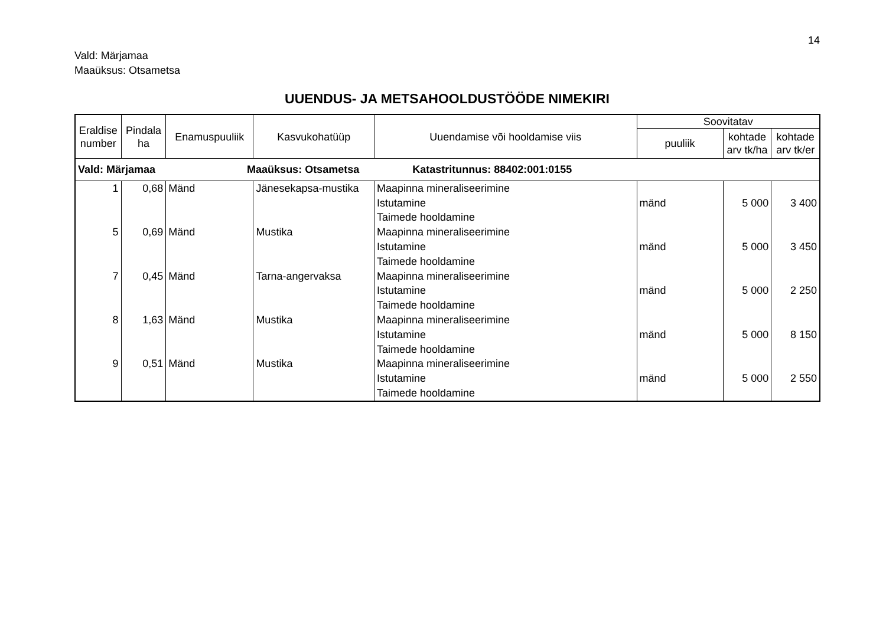14
Vald: Märjamaa
Maaüksus: Otsametsa
UUENDUS- JA METSAHOOLDUSTÖÖDE NIMEKIRI
| Eraldise number | Pindala ha | Enamuspuuliik | Kasvukohatüüp | Uuendamise või hooldamise viis | Soovitatav | | |
| --- | --- | --- | --- | --- | --- | --- | --- |
| | | | | | puuliik | kohtade arv tk/ha | kohtade arv tk/er |
| Vald: Märjamaa Maaüksus: Otsametsa Katastritunnus: 88402:001:0155 | | | | | | | |
| 1 | 0,68 | Mänd | Jänesekapsa-mustika | Maapinna mineraliseerimine Istutamine Taimede hooldamine | mänd | 5 000 | 3 400 |
| 5 | 0,69 | Mänd | Mustika | Maapinna mineraliseerimine Istutamine Taimede hooldamine | mänd | 5 000 | 3 450 |
| 7 | 0,45 | Mänd | Tarna-angervaksa | Maapinna mineraliseerimine Istutamine Taimede hooldamine | mänd | 5 000 | 2 250 |
| 8 | 1,63 | Mänd | Mustika | Maapinna mineraliseerimine Istutamine Taimede hooldamine | mänd | 5 000 | 8 150 |
| 9 | 0,51 | Mänd | Mustika | Maapinna mineraliseerimine Istutamine Taimede hooldamine | mänd | 5 000 | 2 550 |